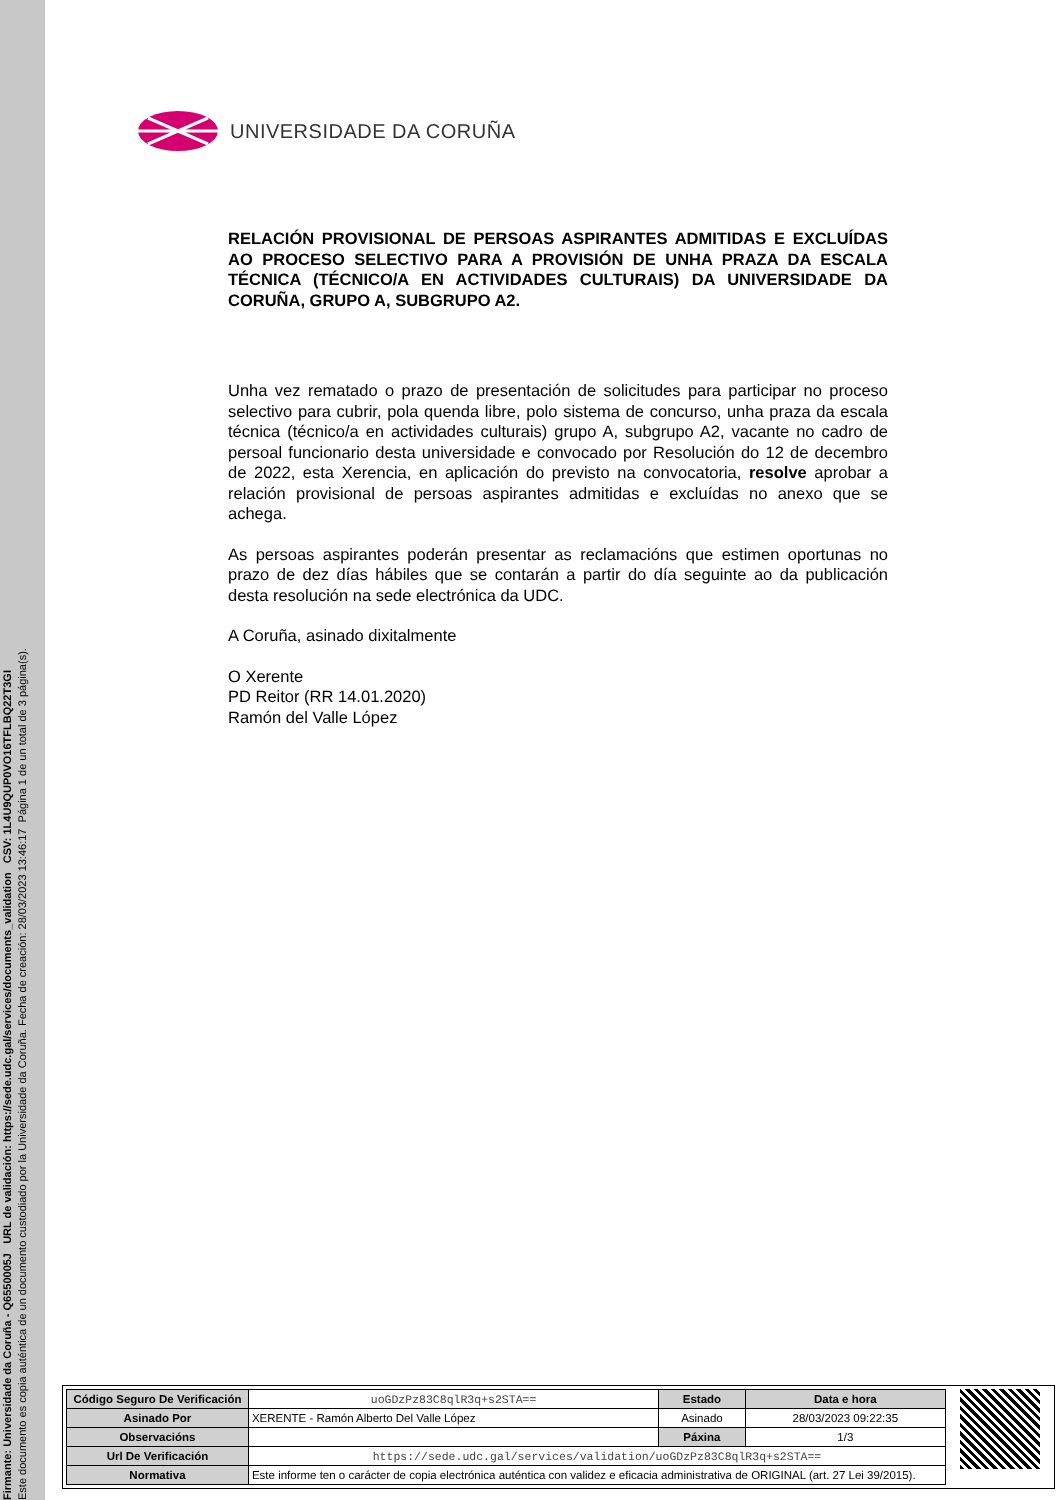Firmante: Universidade da Coruña - Q6550005J URL de validación: https://sede.udc.gal/services/documents_validation CSV: 1L4U9QUP0VO16TFLBQ22T3GI
Este documento es copia auténtica de un documento custodiado por la Universidade da Coruña. Fecha de creación: 28/03/2023 13:46:17 Página 1 de un total de 3 página(s).
UNIVERSIDADE DA CORUÑA
RELACIÓN PROVISIONAL DE PERSOAS ASPIRANTES ADMITIDAS E EXCLUÍDAS AO PROCESO SELECTIVO PARA A PROVISIÓN DE UNHA PRAZA DA ESCALA TÉCNICA (TÉCNICO/A EN ACTIVIDADES CULTURAIS) DA UNIVERSIDADE DA CORUÑA, GRUPO A, SUBGRUPO A2.
Unha vez rematado o prazo de presentación de solicitudes para participar no proceso selectivo para cubrir, pola quenda libre, polo sistema de concurso, unha praza da escala técnica (técnico/a en actividades culturais) grupo A, subgrupo A2, vacante no cadro de persoal funcionario desta universidade e convocado por Resolución do 12 de decembro de 2022, esta Xerencia, en aplicación do previsto na convocatoria, resolve aprobar a relación provisional de persoas aspirantes admitidas e excluídas no anexo que se achega.
As persoas aspirantes poderán presentar as reclamacións que estimen oportunas no prazo de dez días hábiles que se contarán a partir do día seguinte ao da publicación desta resolución na sede electrónica da UDC.
A Coruña, asinado dixitalmente
O Xerente
PD Reitor (RR 14.01.2020)
Ramón del Valle López
| Código Seguro De Verificación | uoGDzPz83C8qlR3q+s2STA== | Estado | Data e hora |
| Asinado Por | XERENTE - Ramón Alberto Del Valle López | Asinado | 28/03/2023 09:22:35 |
| Observacións | | Páxina | 1/3 |
| Url De Verificación | https://sede.udc.gal/services/validation/uoGDzPz83C8qlR3q+s2STA== | | |
| Normativa | Este informe ten o carácter de copia electrónica auténtica con validez e eficacia administrativa de ORIGINAL (art. 27 Lei 39/2015). | | |